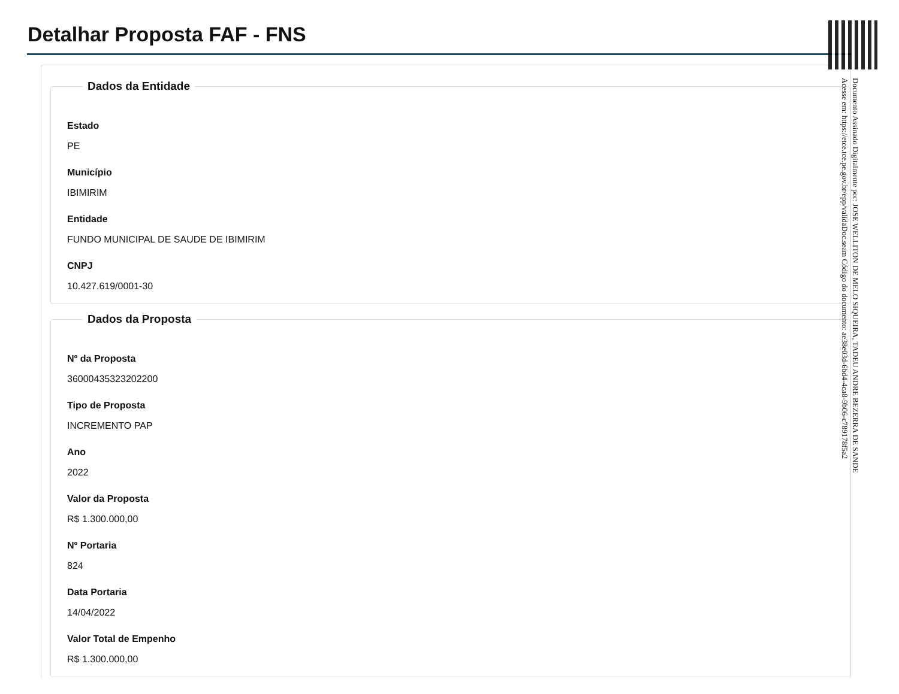Detalhar Proposta FAF - FNS
Dados da Entidade
Estado
PE
Município
IBIMIRIM
Entidade
FUNDO MUNICIPAL DE SAUDE DE IBIMIRIM
CNPJ
10.427.619/0001-30
Dados da Proposta
Nº da Proposta
36000435323202200
Tipo de Proposta
INCREMENTO PAP
Ano
2022
Valor da Proposta
R$ 1.300.000,00
Nº Portaria
824
Data Portaria
14/04/2022
Valor Total de Empenho
R$ 1.300.000,00
Documento Assinado Digitalmente por: JOSE WELLITON DE MELO SIQUEIRA, TADEU ANDRE BEZERRA DE SANDE
Acesse em: https://etce.tce.pe.gov.br/epp/validaDoc.seam Código do documento: ae38e03d-6bd4-4ca8-9b06-c789178f5a2